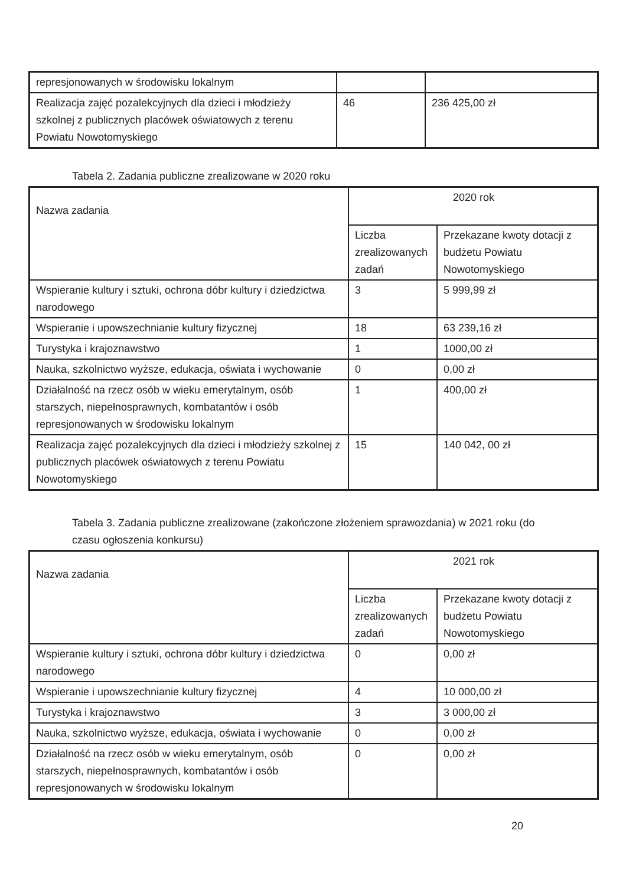| represjonowanych w środowisku lokalnym | | |
| Realizacja zajęć pozalekcyjnych dla dzieci i młodzieży szkolnej z publicznych placówek oświatowych z terenu Powiatu Nowotomyskiego | 46 | 236 425,00 zł |
Tabela 2. Zadania publiczne zrealizowane w 2020 roku
| Nazwa zadania | 2020 rok | |
| --- | --- | --- |
| | Liczba zrealizowanych zadań | Przekazane kwoty dotacji z budżetu Powiatu Nowotomyskiego |
| Wspieranie kultury i sztuki, ochrona dóbr kultury i dziedzictwa narodowego | 3 | 5 999,99 zł |
| Wspieranie i upowszechnianie kultury fizycznej | 18 | 63 239,16 zł |
| Turystyka i krajoznawstwo | 1 | 1000,00 zł |
| Nauka, szkolnictwo wyższe, edukacja, oświata i wychowanie | 0 | 0,00 zł |
| Działalność na rzecz osób w wieku emerytalnym, osób starszych, niepełnosprawnych, kombatantów i osób represjonowanych w środowisku lokalnym | 1 | 400,00 zł |
| Realizacja zajęć pozalekcyjnych dla dzieci i młodzieży szkolnej z publicznych placówek oświatowych z terenu Powiatu Nowotomyskiego | 15 | 140 042, 00 zł |
Tabela 3. Zadania publiczne zrealizowane (zakończone złożeniem sprawozdania) w 2021 roku (do czasu ogłoszenia konkursu)
| Nazwa zadania | 2021 rok | |
| --- | --- | --- |
| | Liczba zrealizowanych zadań | Przekazane kwoty dotacji z budżetu Powiatu Nowotomyskiego |
| Wspieranie kultury i sztuki, ochrona dóbr kultury i dziedzictwa narodowego | 0 | 0,00 zł |
| Wspieranie i upowszechnianie kultury fizycznej | 4 | 10 000,00 zł |
| Turystyka i krajoznawstwo | 3 | 3 000,00 zł |
| Nauka, szkolnictwo wyższe, edukacja, oświata i wychowanie | 0 | 0,00 zł |
| Działalność na rzecz osób w wieku emerytalnym, osób starszych, niepełnosprawnych, kombatantów i osób represjonowanych w środowisku lokalnym | 0 | 0,00 zł |
20